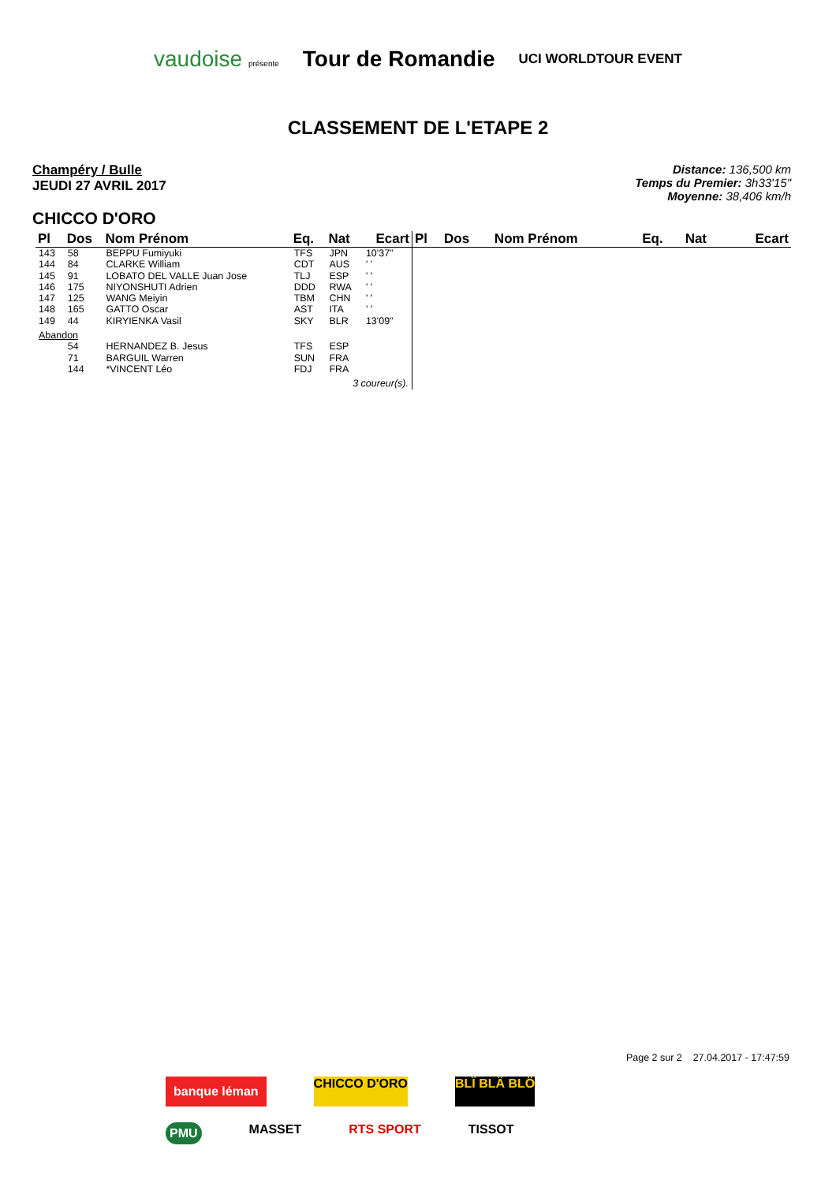vaudoise présente Tour de Romandie UCI WORLDTOUR EVENT
CLASSEMENT DE L'ETAPE 2
Champéry / Bulle
JEUDI 27 AVRIL 2017
Distance: 136,500 km
Temps du Premier: 3h33'15"
Moyenne: 38,406 km/h
CHICCO D'ORO
| Pl | Dos | Nom Prénom | Eq. | Nat | Ecart |
| --- | --- | --- | --- | --- | --- |
| 143 | 58 | BEPPU Fumiyuki | TFS | JPN | 10'37" |
| 144 | 84 | CLARKE William | CDT | AUS | ' ' |
| 145 | 91 | LOBATO DEL VALLE Juan Jose | TLJ | ESP | ' ' |
| 146 | 175 | NIYONSHUTI Adrien | DDD | RWA | ' ' |
| 147 | 125 | WANG Meiyin | TBM | CHN | ' ' |
| 148 | 165 | GATTO Oscar | AST | ITA | ' ' |
| 149 | 44 | KIRYIENKA Vasil | SKY | BLR | 13'09" |
| Abandon | | | | | |
| | 54 | HERNANDEZ B. Jesus | TFS | ESP | |
| | 71 | BARGUIL Warren | SUN | FRA | |
| | 144 | *VINCENT Léo | FDJ | FRA | |
| 3 coureur(s). | | | | | |
| Pl | Dos | Nom Prénom | Eq. | Nat | Ecart |
| --- | --- | --- | --- | --- | --- |
Page 2 sur 2 27.04.2017 - 17:47:59
banque léman CHICCO D'ORO BLÏ BLÄ BLÖ PMU MASSET RTS SPORT TISSOT